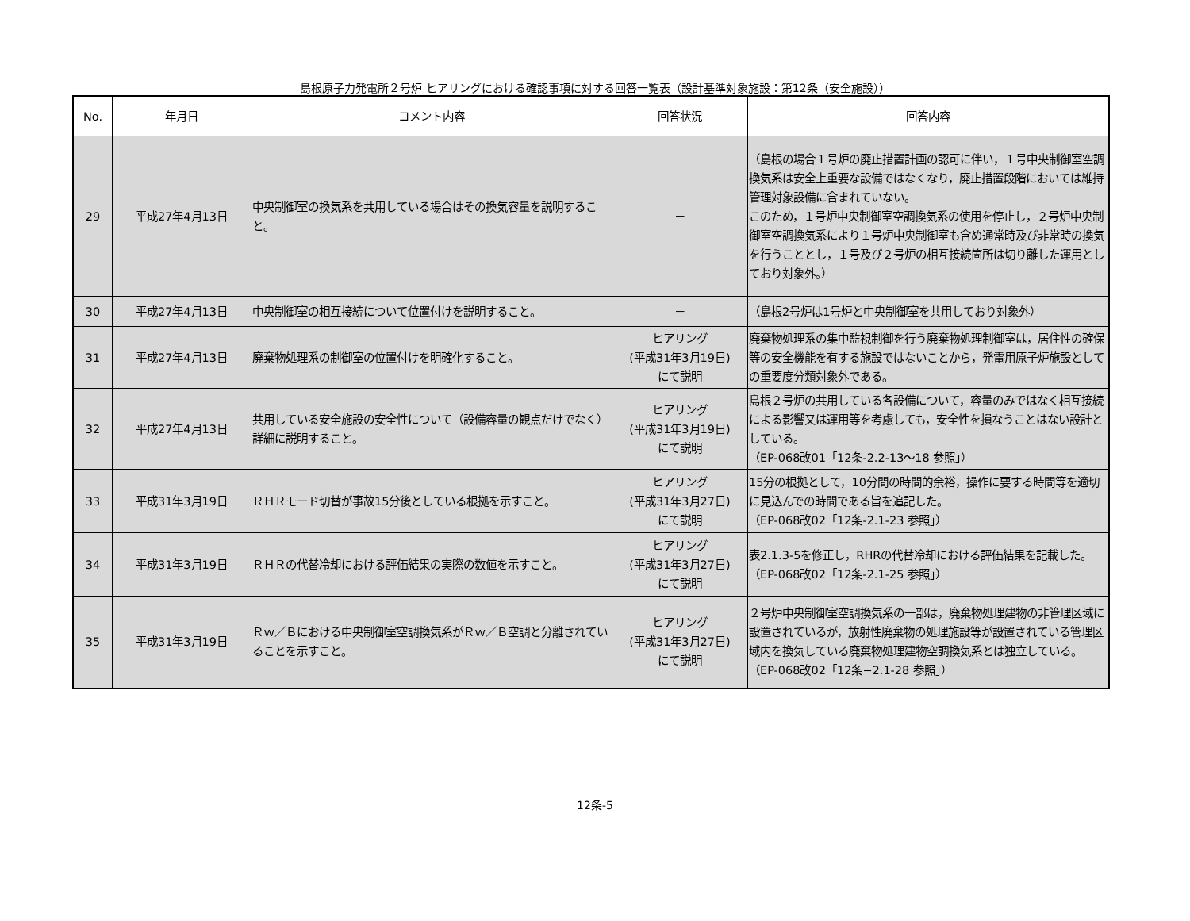島根原子力発電所２号炉 ヒアリングにおける確認事項に対する回答一覧表（設計基準対象施設：第12条（安全施設））
| No. | 年月日 | コメント内容 | 回答状況 | 回答内容 |
| --- | --- | --- | --- | --- |
| 29 | 平成27年4月13日 | 中央制御室の換気系を共用している場合はその換気容量を説明すること。 | － | （島根の場合１号炉の廃止措置計画の認可に伴い，１号中央制御室空調換気系は安全上重要な設備ではなくなり，廃止措置段階においては維持管理対象設備に含まれていない。 このため，１号炉中央制御室空調換気系の使用を停止し，２号炉中央制御室空調換気系により１号炉中央制御室も含め通常時及び非常時の換気を行うこととし，１号及び２号炉の相互接続箇所は切り離した運用としており対象外。） |
| 30 | 平成27年4月13日 | 中央制御室の相互接続について位置付けを説明すること。 | － | （島根2号炉は1号炉と中央制御室を共用しており対象外） |
| 31 | 平成27年4月13日 | 廃棄物処理系の制御室の位置付けを明確化すること。 | ヒアリング (平成31年3月19日) にて説明 | 廃棄物処理系の集中監視制御を行う廃棄物処理制御室は，居住性の確保等の安全機能を有する施設ではないことから，発電用原子炉施設としての重要度分類対象外である。 |
| 32 | 平成27年4月13日 | 共用している安全施設の安全性について（設備容量の観点だけでなく）詳細に説明すること。 | ヒアリング (平成31年3月19日) にて説明 | 島根２号炉の共用している各設備について，容量のみではなく相互接続による影響又は運用等を考慮しても，安全性を損なうことはない設計としている。 （EP-068改01「12条-2.2-13～18 参照」） |
| 33 | 平成31年3月19日 | ＲＨＲモード切替が事故15分後としている根拠を示すこと。 | ヒアリング (平成31年3月27日) にて説明 | 15分の根拠として，10分間の時間的余裕，操作に要する時間等を適切に見込んでの時間である旨を追記した。 （EP-068改02「12条-2.1-23 参照」） |
| 34 | 平成31年3月19日 | ＲＨＲの代替冷却における評価結果の実際の数値を示すこと。 | ヒアリング (平成31年3月27日) にて説明 | 表2.1.3-5を修正し，RHRの代替冷却における評価結果を記載した。 （EP-068改02「12条-2.1-25 参照」） |
| 35 | 平成31年3月19日 | Ｒｗ／Ｂにおける中央制御室空調換気系がＲｗ／Ｂ空調と分離されていることを示すこと。 | ヒアリング (平成31年3月27日) にて説明 | ２号炉中央制御室空調換気系の一部は，廃棄物処理建物の非管理区域に設置されているが，放射性廃棄物の処理施設等が設置されている管理区域内を換気している廃棄物処理建物空調換気系とは独立している。 （EP-068改02「12条−2.1-28 参照」） |
12条-5